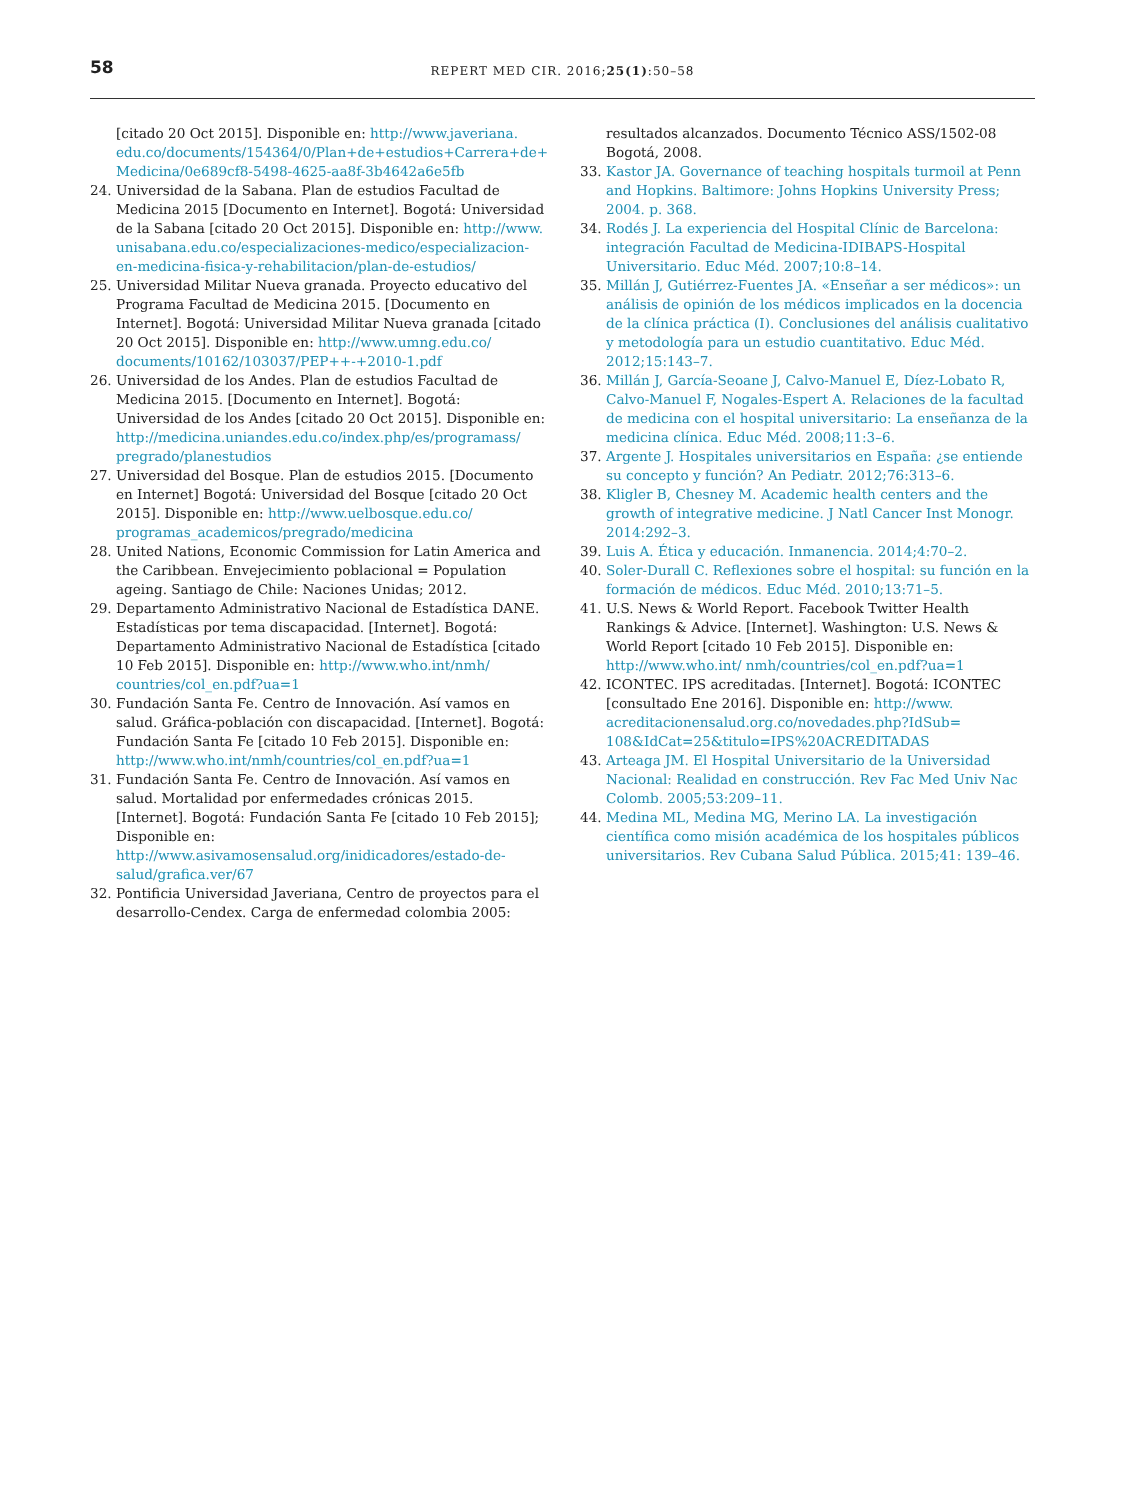58
REPERT MED CIR. 2016;25(1):50–58
[citado 20 Oct 2015]. Disponible en: http://www.javeriana. edu.co/documents/154364/0/Plan+de+estudios+Carrera+de+ Medicina/0e689cf8-5498-4625-aa8f-3b4642a6e5fb
24. Universidad de la Sabana. Plan de estudios Facultad de Medicina 2015 [Documento en Internet]. Bogotá: Universidad de la Sabana [citado 20 Oct 2015]. Disponible en: http://www. unisabana.edu.co/especializaciones-medico/especializacion-en-medicina-fisica-y-rehabilitacion/plan-de-estudios/
25. Universidad Militar Nueva granada. Proyecto educativo del Programa Facultad de Medicina 2015. [Documento en Internet]. Bogotá: Universidad Militar Nueva granada [citado 20 Oct 2015]. Disponible en: http://www.umng.edu.co/ documents/10162/103037/PEP++-+2010-1.pdf
26. Universidad de los Andes. Plan de estudios Facultad de Medicina 2015. [Documento en Internet]. Bogotá: Universidad de los Andes [citado 20 Oct 2015]. Disponible en: http://medicina.uniandes.edu.co/index.php/es/programass/ pregrado/planestudios
27. Universidad del Bosque. Plan de estudios 2015. [Documento en Internet] Bogotá: Universidad del Bosque [citado 20 Oct 2015]. Disponible en: http://www.uelbosque.edu.co/ programas_academicos/pregrado/medicina
28. United Nations, Economic Commission for Latin America and the Caribbean. Envejecimiento poblacional = Population ageing. Santiago de Chile: Naciones Unidas; 2012.
29. Departamento Administrativo Nacional de Estadística DANE. Estadísticas por tema discapacidad. [Internet]. Bogotá: Departamento Administrativo Nacional de Estadística [citado 10 Feb 2015]. Disponible en: http://www.who.int/nmh/ countries/col_en.pdf?ua=1
30. Fundación Santa Fe. Centro de Innovación. Así vamos en salud. Gráfica-población con discapacidad. [Internet]. Bogotá: Fundación Santa Fe [citado 10 Feb 2015]. Disponible en: http://www.who.int/nmh/countries/col_en.pdf?ua=1
31. Fundación Santa Fe. Centro de Innovación. Así vamos en salud. Mortalidad por enfermedades crónicas 2015. [Internet]. Bogotá: Fundación Santa Fe [citado 10 Feb 2015]; Disponible en: http://www.asivamosensalud.org/inidicadores/estado-de-salud/grafica.ver/67
32. Pontificia Universidad Javeriana, Centro de proyectos para el desarrollo-Cendex. Carga de enfermedad colombia 2005:
resultados alcanzados. Documento Técnico ASS/1502-08 Bogotá, 2008.
33. Kastor JA. Governance of teaching hospitals turmoil at Penn and Hopkins. Baltimore: Johns Hopkins University Press; 2004. p. 368.
34. Rodés J. La experiencia del Hospital Clínic de Barcelona: integración Facultad de Medicina-IDIBAPS-Hospital Universitario. Educ Méd. 2007;10:8–14.
35. Millán J, Gutiérrez-Fuentes JA. «Enseñar a ser médicos»: un análisis de opinión de los médicos implicados en la docencia de la clínica práctica (I). Conclusiones del análisis cualitativo y metodología para un estudio cuantitativo. Educ Méd. 2012;15:143–7.
36. Millán J, García-Seoane J, Calvo-Manuel E, Díez-Lobato R, Calvo-Manuel F, Nogales-Espert A. Relaciones de la facultad de medicina con el hospital universitario: La enseñanza de la medicina clínica. Educ Méd. 2008;11:3–6.
37. Argente J. Hospitales universitarios en España: ¿se entiende su concepto y función? An Pediatr. 2012;76:313–6.
38. Kligler B, Chesney M. Academic health centers and the growth of integrative medicine. J Natl Cancer Inst Monogr. 2014:292–3.
39. Luis A. Ética y educación. Inmanencia. 2014;4:70–2.
40. Soler-Durall C. Reflexiones sobre el hospital: su función en la formación de médicos. Educ Méd. 2010;13:71–5.
41. U.S. News & World Report. Facebook Twitter Health Rankings & Advice. [Internet]. Washington: U.S. News & World Report [citado 10 Feb 2015]. Disponible en: http://www.who.int/ nmh/countries/col_en.pdf?ua=1
42. ICONTEC. IPS acreditadas. [Internet]. Bogotá: ICONTEC [consultado Ene 2016]. Disponible en: http://www. acreditacionensalud.org.co/novedades.php?IdSub= 108&IdCat=25&titulo=IPS%20ACREDITADAS
43. Arteaga JM. El Hospital Universitario de la Universidad Nacional: Realidad en construcción. Rev Fac Med Univ Nac Colomb. 2005;53:209–11.
44. Medina ML, Medina MG, Merino LA. La investigación científica como misión académica de los hospitales públicos universitarios. Rev Cubana Salud Pública. 2015;41: 139–46.